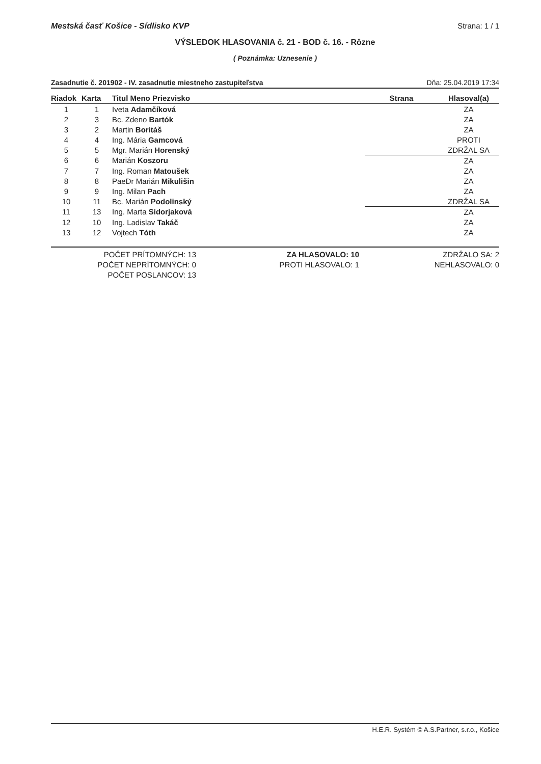Mestská časť Košice - Sídlisko KVP Strana: 1 / 1
VÝSLEDOK HLASOVANIA č. 21 - BOD č. 16. - Rôzne
( Poznámka: Uznesenie )
Zasadnutie č. 201902 - IV. zasadnutie miestneho zastupiteľstva Dňa: 25.04.2019 17:34
| Riadok | Karta | Titul Meno Priezvisko | Strana | Hlasoval(a) |
| --- | --- | --- | --- | --- |
| 1 | 1 | Iveta Adamčíková | | ZA |
| 2 | 3 | Bc. Zdeno Bartók | | ZA |
| 3 | 2 | Martin Boritáš | | ZA |
| 4 | 4 | Ing. Mária Gamcová | | PROTI |
| 5 | 5 | Mgr. Marián Horenský | | ZDRŽAL SA |
| 6 | 6 | Marián Koszoru | | ZA |
| 7 | 7 | Ing. Roman Matoušek | | ZA |
| 8 | 8 | PaeDr Marián Mikulišin | | ZA |
| 9 | 9 | Ing. Milan Pach | | ZA |
| 10 | 11 | Bc. Marián Podolinský | | ZDRŽAL SA |
| 11 | 13 | Ing. Marta Sidorjaková | | ZA |
| 12 | 10 | Ing. Ladislav Takáč | | ZA |
| 13 | 12 | Vojtech Tóth | | ZA |
POČET PRÍTOMNÝCH: 13
POČET NEPRÍTOMNÝCH: 0
POČET POSLANCOV: 13
ZA HLASOVALO: 10
PROTI HLASOVALO: 1
ZDRŽALO SA: 2
NEHLASOVALO: 0
H.E.R. Systém © A.S.Partner, s.r.o., Košice